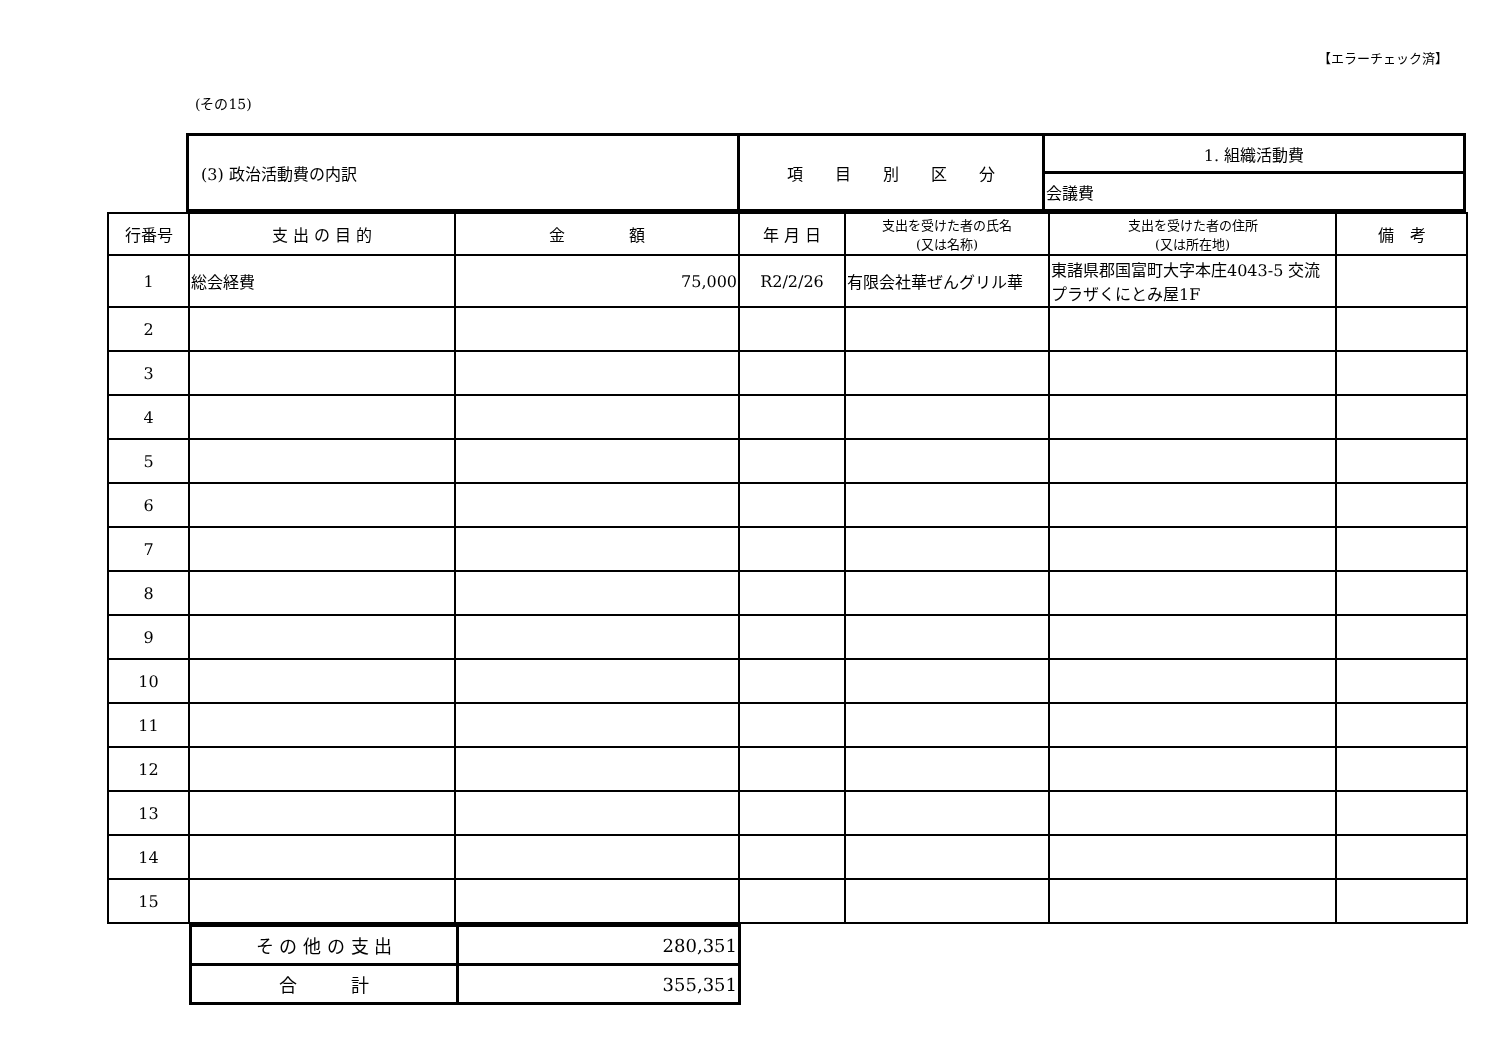【エラーチェック済】
(その15)
| (3) 政治活動費の内訳 | 項 目 別 区 分 | 1. 組織活動費 |
| | | 会議費 |
| 行番号 | 支 出 の 目 的 | 金 額 | 年 月 日 | 支出を受けた者の氏名 (又は名称) | 支出を受けた者の住所 (又は所在地) | 備 考 |
| --- | --- | --- | --- | --- | --- | --- |
| 1 | 総会経費 | 75,000 | R2/2/26 | 有限会社華ぜんグリル華 | 東諸県郡国富町大字本庄4043-5 交流プラザくにとみ屋1F | |
| 2 | | | | | | |
| 3 | | | | | | |
| 4 | | | | | | |
| 5 | | | | | | |
| 6 | | | | | | |
| 7 | | | | | | |
| 8 | | | | | | |
| 9 | | | | | | |
| 10 | | | | | | |
| 11 | | | | | | |
| 12 | | | | | | |
| 13 | | | | | | |
| 14 | | | | | | |
| 15 | | | | | | |
| そ の 他 の 支 出 | 280,351 |
| 合 計 | 355,351 |